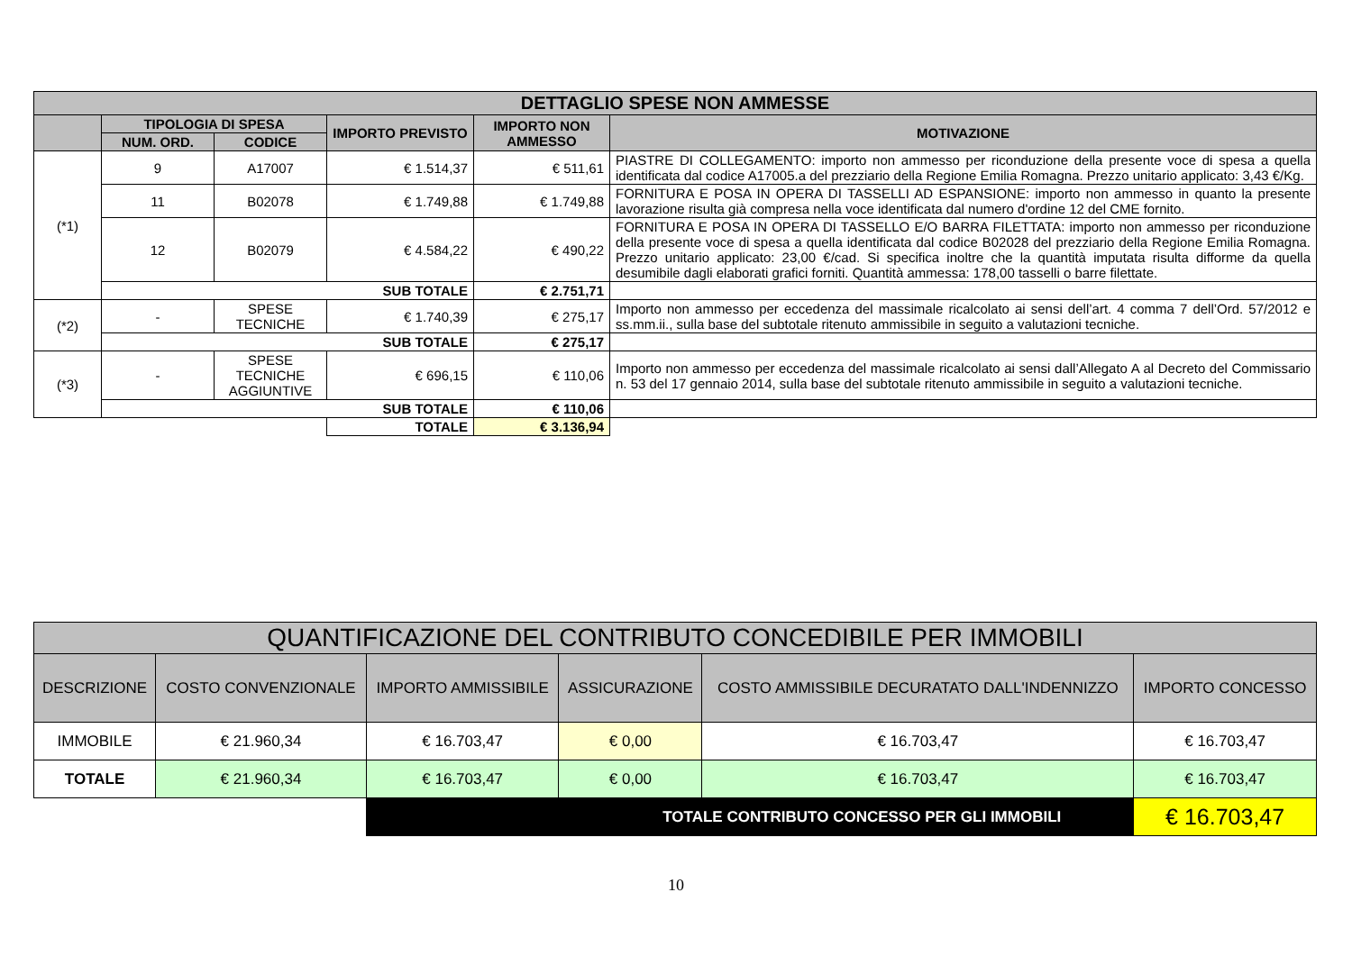| DETTAGLIO SPESE NON AMMESSE | | | | | |
| --- | --- | --- | --- | --- | --- |
| | TIPOLOGIA DI SPESA | | IMPORTO PREVISTO | IMPORTO NON AMMESSO | MOTIVAZIONE |
| | NUM. ORD. | CODICE | | | |
| (*1) | 9 | A17007 | € 1.514,37 | € 511,61 | PIASTRE DI COLLEGAMENTO: importo non ammesso per riconduzione della presente voce di spesa a quella identificata dal codice A17005.a del prezziario della Regione Emilia Romagna. Prezzo unitario applicato: 3,43 €/Kg. |
| | 11 | B02078 | € 1.749,88 | € 1.749,88 | FORNITURA E POSA IN OPERA DI TASSELLI AD ESPANSIONE: importo non ammesso in quanto la presente lavorazione risulta già compresa nella voce identificata dal numero d'ordine 12 del CME fornito. |
| | 12 | B02079 | € 4.584,22 | € 490,22 | FORNITURA E POSA IN OPERA DI TASSELLO E/O BARRA FILETTATA: importo non ammesso per riconduzione della presente voce di spesa a quella identificata dal codice B02028 del prezziario della Regione Emilia Romagna. Prezzo unitario applicato: 23,00 €/cad. Si specifica inoltre che la quantità imputata risulta difforme da quella desumibile dagli elaborati grafici forniti. Quantità ammessa: 178,00 tasselli o barre filettate. |
| | SUB TOTALE | | | € 2.751,71 | |
| (*2) | - | SPESE TECNICHE | € 1.740,39 | € 275,17 | Importo non ammesso per eccedenza del massimale ricalcolato ai sensi dell’art. 4 comma 7 dell’Ord. 57/2012 e ss.mm.ii., sulla base del subtotale ritenuto ammissibile in seguito a valutazioni tecniche. |
| | SUB TOTALE | | | € 275,17 | |
| (*3) | - | SPESE TECNICHE AGGIUNTIVE | € 696,15 | € 110,06 | Importo non ammesso per eccedenza del massimale ricalcolato ai sensi dall’Allegato A al Decreto del Commissario n. 53 del 17 gennaio 2014, sulla base del subtotale ritenuto ammissibile in seguito a valutazioni tecniche. |
| | SUB TOTALE | | | € 110,06 | |
| | | | TOTALE | € 3.136,94 | |
| QUANTIFICAZIONE DEL CONTRIBUTO CONCEDIBILE PER IMMOBILI | | | | | |
| --- | --- | --- | --- | --- | --- |
| DESCRIZIONE | COSTO CONVENZIONALE | IMPORTO AMMISSIBILE | ASSICURAZIONE | COSTO AMMISSIBILE DECURATATO DALL'INDENNIZZO | IMPORTO CONCESSO |
| IMMOBILE | € 21.960,34 | € 16.703,47 | € 0,00 | € 16.703,47 | € 16.703,47 |
| TOTALE | € 21.960,34 | € 16.703,47 | € 0,00 | € 16.703,47 | € 16.703,47 |
| | | TOTALE CONTRIBUTO CONCESSO PER GLI IMMOBILI | | | € 16.703,47 |
10